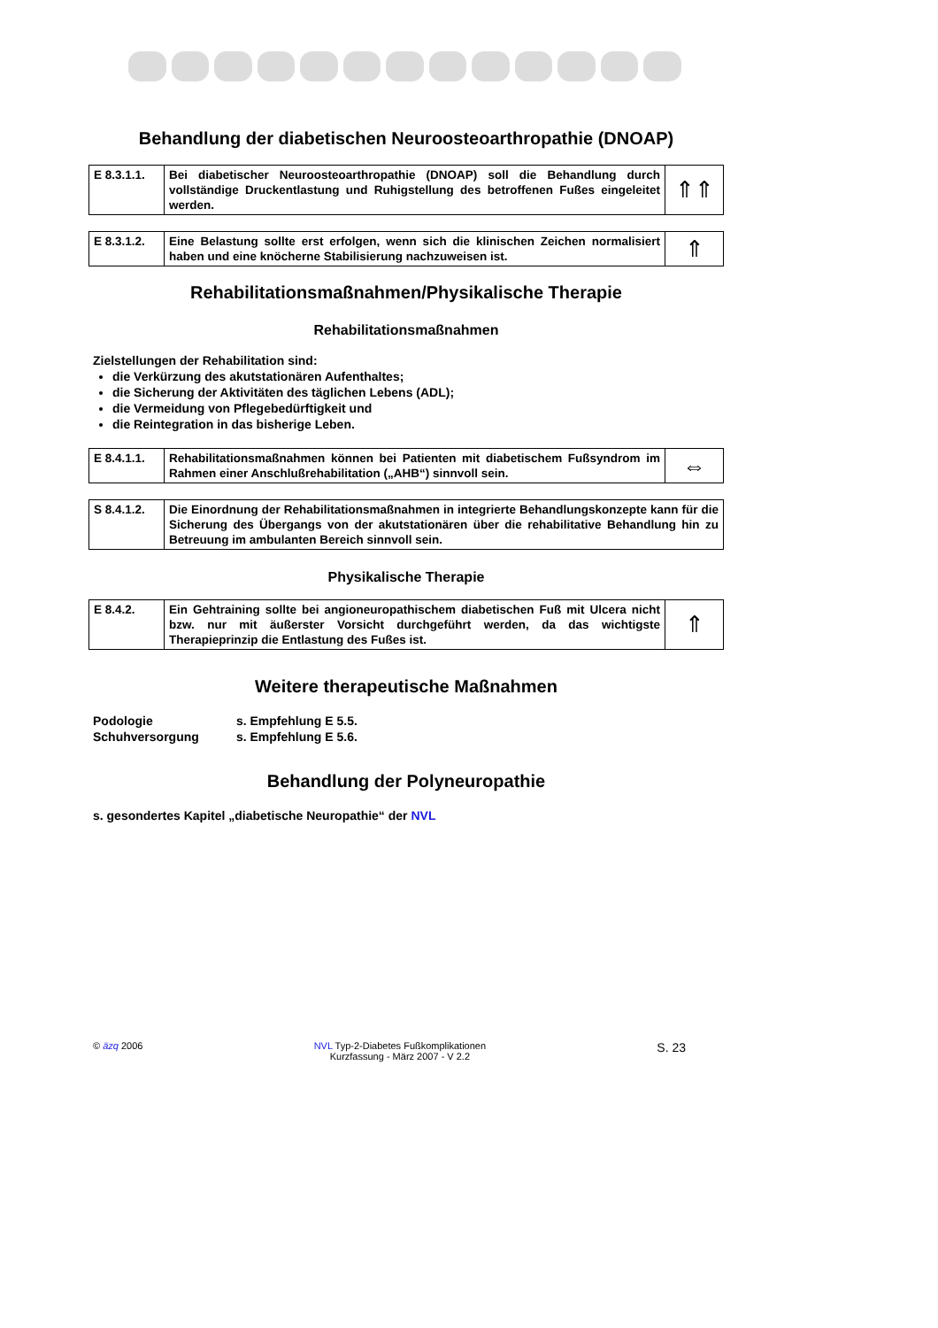Behandlung der diabetischen Neuroosteoarthropathie (DNOAP)
| E 8.3.1.1. | Bei diabetischer Neuroosteoarthropathie (DNOAP) soll die Behandlung durch vollständige Druckentlastung und Ruhigstellung des betroffenen Fußes eingeleitet werden. | ⇑⇑ |
| E 8.3.1.2. | Eine Belastung sollte erst erfolgen, wenn sich die klinischen Zeichen normalisiert haben und eine knöcherne Stabilisierung nachzuweisen ist. | ⇑ |
Rehabilitationsmaßnahmen/Physikalische Therapie
Rehabilitationsmaßnahmen
Zielstellungen der Rehabilitation sind:
die Verkürzung des akutstationären Aufenthaltes;
die Sicherung der Aktivitäten des täglichen Lebens (ADL);
die Vermeidung von Pflegebedürftigkeit und
die Reintegration in das bisherige Leben.
| E 8.4.1.1. | Rehabilitationsmaßnahmen können bei Patienten mit diabetischem Fußsyndrom im Rahmen einer Anschlußrehabilitation („AHB“) sinnvoll sein. | ⇔ |
| S 8.4.1.2. | Die Einordnung der Rehabilitationsmaßnahmen in integrierte Behandlungskonzepte kann für die Sicherung des Übergangs von der akutstationären über die rehabilitative Behandlung hin zu Betreuung im ambulanten Bereich sinnvoll sein. |
Physikalische Therapie
| E 8.4.2. | Ein Gehtraining sollte bei angioneuropathischem diabetischen Fuß mit Ulcera nicht bzw. nur mit äußerster Vorsicht durchgeführt werden, da das wichtigste Therapieprinzip die Entlastung des Fußes ist. | ⇑ |
Weitere therapeutische Maßnahmen
Podologie s. Empfehlung E 5.5.
Schuhversorgung s. Empfehlung E 5.6.
Behandlung der Polyneuropathie
s. gesondertes Kapitel „diabetische Neuropathie“ der NVL
© äzq 2006 NVL Typ-2-Diabetes Fußkomplikationen
Kurzfassung - März 2007 - V 2.2
S. 23